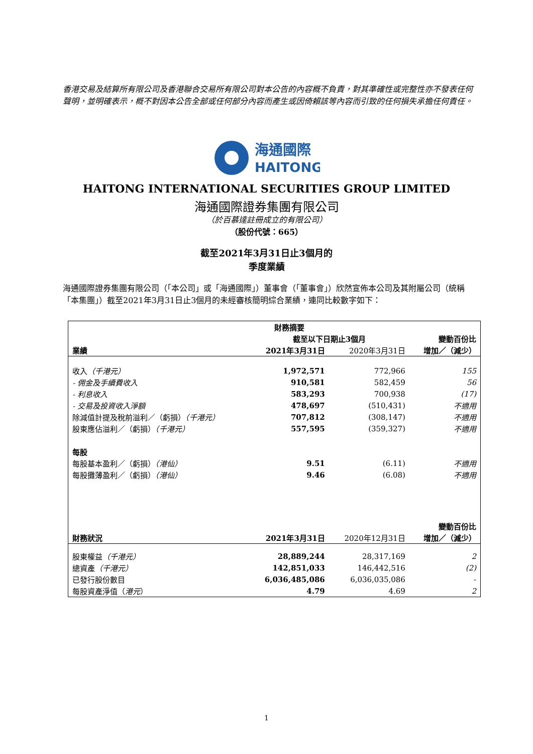香港交易及結算所有限公司及香港聯合交易所有限公司對本公告的內容概不負責，對其準確性或完整性亦不發表任何聲明，並明確表示，概不對因本公告全部或任何部分內容而產生或因倚賴該等內容而引致的任何損失承擔任何責任。
海通國際
HAITONG
HAITONG INTERNATIONAL SECURITIES GROUP LIMITED
海通國際證券集團有限公司
（於百慕達註冊成立的有限公司）
（股份代號：665）
截至2021年3月31日止3個月的
季度業績
海通國際證券集團有限公司（「本公司」或「海通國際」）董事會（「董事會」）欣然宣佈本公司及其附屬公司（統稱「本集團」）截至2021年3月31日止3個月的未經審核簡明綜合業績，連同比較數字如下：
| | 財務摘要 | | |
| | 截至以下日期止3個月 | | 變動百份比 |
| 業績 | 2021年3月31日 | 2020年3月31日 | 增加／（減少） |
| 收入 （千港元） | 1,972,571 | 772,966 | 155 |
| - 佣金及手續費收入 | 910,581 | 582,459 | 56 |
| - 利息收入 | 583,293 | 700,938 | (17) |
| - 交易及投資收入淨額 | 478,697 | (510,431) | 不適用 |
| 除減值計提及稅前溢利／（虧損） （千港元） | 707,812 | (308,147) | 不適用 |
| 股東應佔溢利／（虧損） （千港元） | 557,595 | (359,327) | 不適用 |
| 每股 | | | |
| 每股基本盈利／（虧損） （港仙） | 9.51 | (6.11) | 不適用 |
| 每股攤薄盈利／（虧損） （港仙） | 9.46 | (6.08) | 不適用 |
| | | | 變動百份比 |
| 財務狀況 | 2021年3月31日 | 2020年12月31日 | 增加／（減少） |
| 股東權益 （千港元） | 28,889,244 | 28,317,169 | 2 |
| 總資產 （千港元） | 142,851,033 | 146,442,516 | (2) |
| 已發行股份數目 | 6,036,485,086 | 6,036,035,086 | - |
| 每股資產淨值（ 港元 ） | 4.79 | 4.69 | 2 |
1